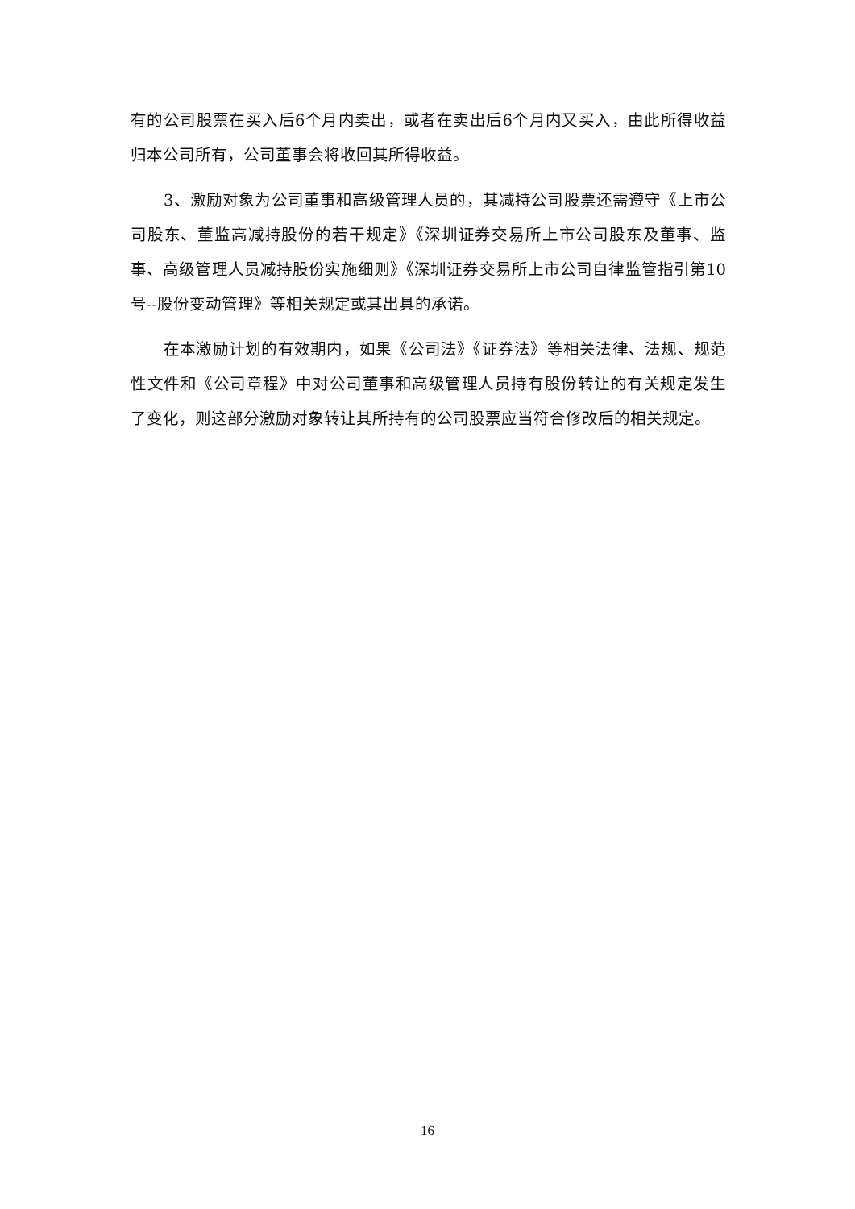有的公司股票在买入后6个月内卖出，或者在卖出后6个月内又买入，由此所得收益归本公司所有，公司董事会将收回其所得收益。
3、激励对象为公司董事和高级管理人员的，其减持公司股票还需遵守《上市公司股东、董监高减持股份的若干规定》《深圳证券交易所上市公司股东及董事、监事、高级管理人员减持股份实施细则》《深圳证券交易所上市公司自律监管指引第10号--股份变动管理》等相关规定或其出具的承诺。
在本激励计划的有效期内，如果《公司法》《证券法》等相关法律、法规、规范性文件和《公司章程》中对公司董事和高级管理人员持有股份转让的有关规定发生了变化，则这部分激励对象转让其所持有的公司股票应当符合修改后的相关规定。
16